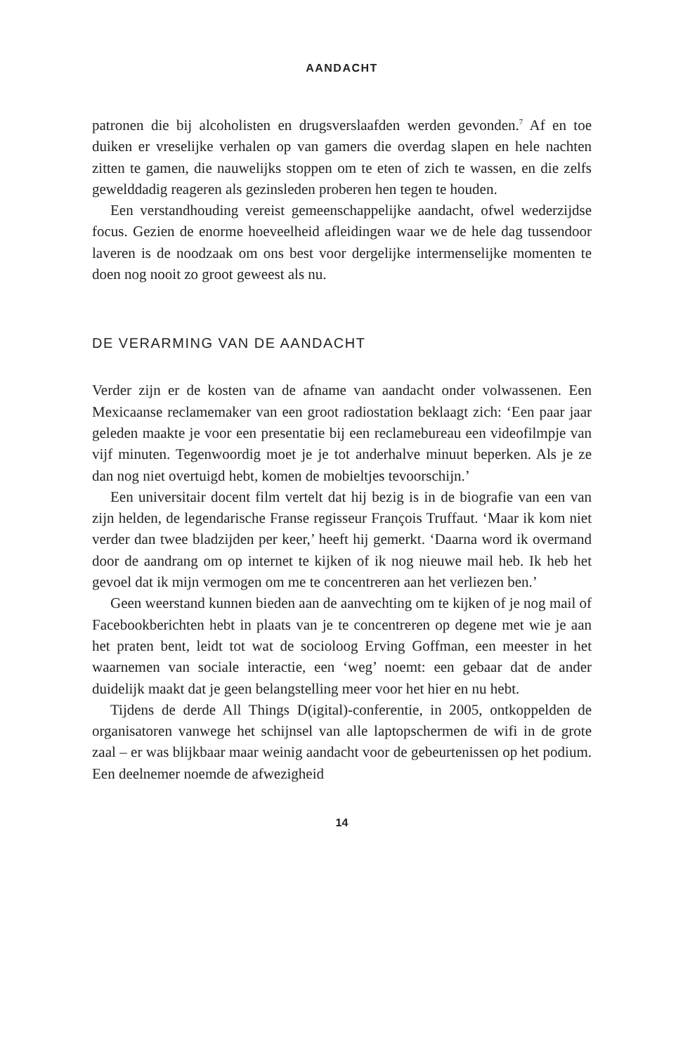AANDACHT
patronen die bij alcoholisten en drugsverslaafden werden gevonden.<sup>7</sup> Af en toe duiken er vreselijke verhalen op van gamers die overdag slapen en hele nachten zitten te gamen, die nauwelijks stoppen om te eten of zich te wassen, en die zelfs gewelddadig reageren als gezinsleden proberen hen tegen te houden.
Een verstandhouding vereist gemeenschappelijke aandacht, ofwel wederzijdse focus. Gezien de enorme hoeveelheid afleidingen waar we de hele dag tussendoor laveren is de noodzaak om ons best voor dergelijke intermenselijke momenten te doen nog nooit zo groot geweest als nu.
DE VERARMING VAN DE AANDACHT
Verder zijn er de kosten van de afname van aandacht onder volwassenen. Een Mexicaanse reclamemaker van een groot radiostation beklaagt zich: ‘Een paar jaar geleden maakte je voor een presentatie bij een reclamebureau een videofilmpje van vijf minuten. Tegenwoordig moet je je tot anderhalve minuut beperken. Als je ze dan nog niet overtuigd hebt, komen de mobieltjes tevoorschijn.’
Een universitair docent film vertelt dat hij bezig is in de biografie van een van zijn helden, de legendarische Franse regisseur François Truffaut. ‘Maar ik kom niet verder dan twee bladzijden per keer,’ heeft hij gemerkt. ‘Daarna word ik overmand door de aandrang om op internet te kijken of ik nog nieuwe mail heb. Ik heb het gevoel dat ik mijn vermogen om me te concentreren aan het verliezen ben.’
Geen weerstand kunnen bieden aan de aanvechting om te kijken of je nog mail of Facebookberichten hebt in plaats van je te concentreren op degene met wie je aan het praten bent, leidt tot wat de socioloog Erving Goffman, een meester in het waarnemen van sociale interactie, een ‘weg’ noemt: een gebaar dat de ander duidelijk maakt dat je geen belangstelling meer voor het hier en nu hebt.
Tijdens de derde All Things D(igital)-conferentie, in 2005, ontkoppelden de organisatoren vanwege het schijnsel van alle laptopschermen de wifi in de grote zaal – er was blijkbaar maar weinig aandacht voor de gebeurtenissen op het podium. Een deelnemer noemde de afwezigheid
14